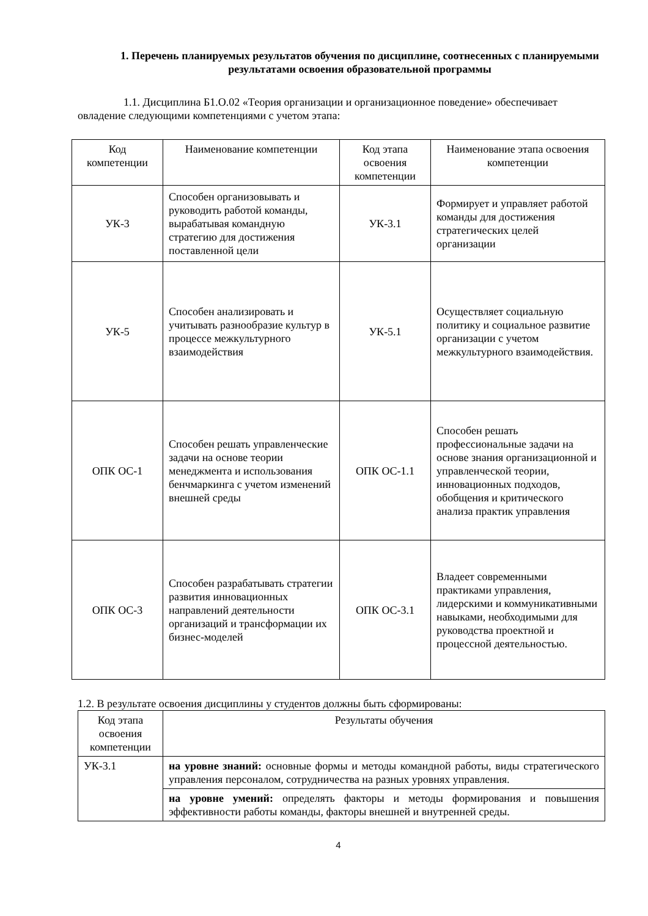1. Перечень планируемых результатов обучения по дисциплине, соотнесенных с планируемыми результатами освоения образовательной программы
1.1. Дисциплина Б1.О.02 «Теория организации и организационное поведение» обеспечивает овладение следующими компетенциями с учетом этапа:
| Код компетенции | Наименование компетенции | Код этапа освоения компетенции | Наименование этапа освоения компетенции |
| --- | --- | --- | --- |
| УК-3 | Способен организовывать и руководить работой команды, вырабатывая командную стратегию для достижения поставленной цели | УК-3.1 | Формирует и управляет работой команды для достижения стратегических целей организации |
| УК-5 | Способен анализировать и учитывать разнообразие культур в процессе межкультурного взаимодействия | УК-5.1 | Осуществляет социальную политику и социальное развитие организации с учетом межкультурного взаимодействия. |
| ОПК ОС-1 | Способен решать управленческие задачи на основе теории менеджмента и использования бенчмаркинга с учетом изменений внешней среды | ОПК ОС-1.1 | Способен решать профессиональные задачи на основе знания организационной и управленческой теории, инновационных подходов, обобщения и критического анализа практик управления |
| ОПК ОС-3 | Способен разрабатывать стратегии развития инновационных направлений деятельности организаций и трансформации их бизнес-моделей | ОПК ОС-3.1 | Владеет современными практиками управления, лидерскими и коммуникативными навыками, необходимыми для руководства проектной и процессной деятельностью. |
1.2. В результате освоения дисциплины у студентов должны быть сформированы:
| Код этапа освоения компетенции | Результаты обучения |
| --- | --- |
| УК-3.1 | на уровне знаний: основные формы и методы командной работы, виды стратегического управления персоналом, сотрудничества на разных уровнях управления. |
| | на уровне умений: определять факторы и методы формирования и повышения эффективности работы команды, факторы внешней и внутренней среды. |
4